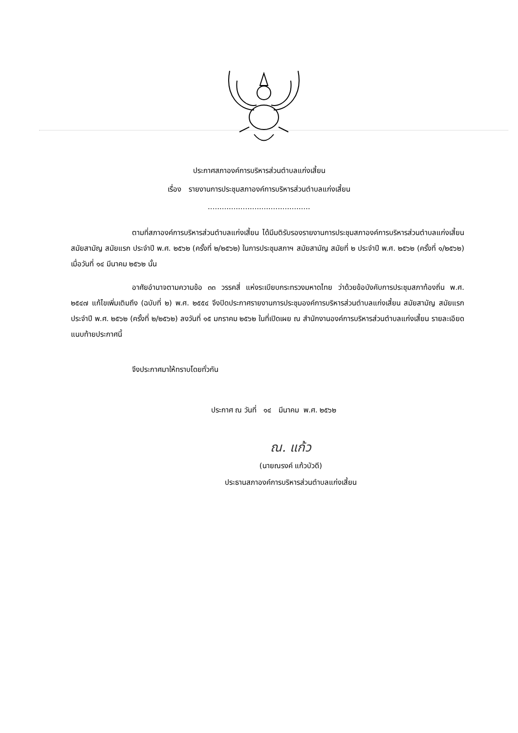ประกาศสภาองค์การบริหารส่วนตำบลแก่งเสี้ยน
เรื่อง รายงานการประชุมสภาองค์การบริหารส่วนตำบลแก่งเสี้ยน
............................................
ตามที่สภาองค์การบริหารส่วนตำบลแก่งเสี้ยน ได้มีมติรับรองรายงานการประชุมสภาองค์การบริหารส่วนตำบลแก่งเสี้ยน สมัยสามัญ สมัยแรก ประจำปี พ.ศ. ๒๕๖๒ (ครั้งที่ ๒/๒๕๖๒) ในการประชุมสภาฯ สมัยสามัญ สมัยที่ ๒ ประจำปี พ.ศ. ๒๕๖๒ (ครั้งที่ ๑/๒๕๖๒) เมื่อวันที่ ๑๔ มีนาคม ๒๕๖๒ นั้น
อาศัยอำนาจตามความข้อ ๓๓ วรรคสี่ แห่งระเบียบกระทรวงมหาดไทย ว่าด้วยข้อบังคับการประชุมสภาท้องถิ่น พ.ศ. ๒๕๔๗ แก้ไขเพิ่มเติมถึง (ฉบับที่ ๒) พ.ศ. ๒๕๕๔ จึงปิดประกาศรายงานการประชุมองค์การบริหารส่วนตำบลแก่งเสี้ยน สมัยสามัญ สมัยแรก ประจำปี พ.ศ. ๒๕๖๒ (ครั้งที่ ๒/๒๕๖๒) ลงวันที่ ๑๕ มกราคม ๒๕๖๒ ในที่เปิดเผย ณ สำนักงานองค์การบริหารส่วนตำบลแก่งเสี้ยน รายละเอียดแนบท้ายประกาศนี้
จึงประกาศมาให้ทราบโดยทั่วกัน
ประกาศ ณ วันที่ ๑๔ มีนาคม พ.ศ. ๒๕๖๒
ณ. แก้ว
(นายณรงค์ แก้วบัวดี)
ประธานสภาองค์การบริหารส่วนตำบลแก่งเสี้ยน